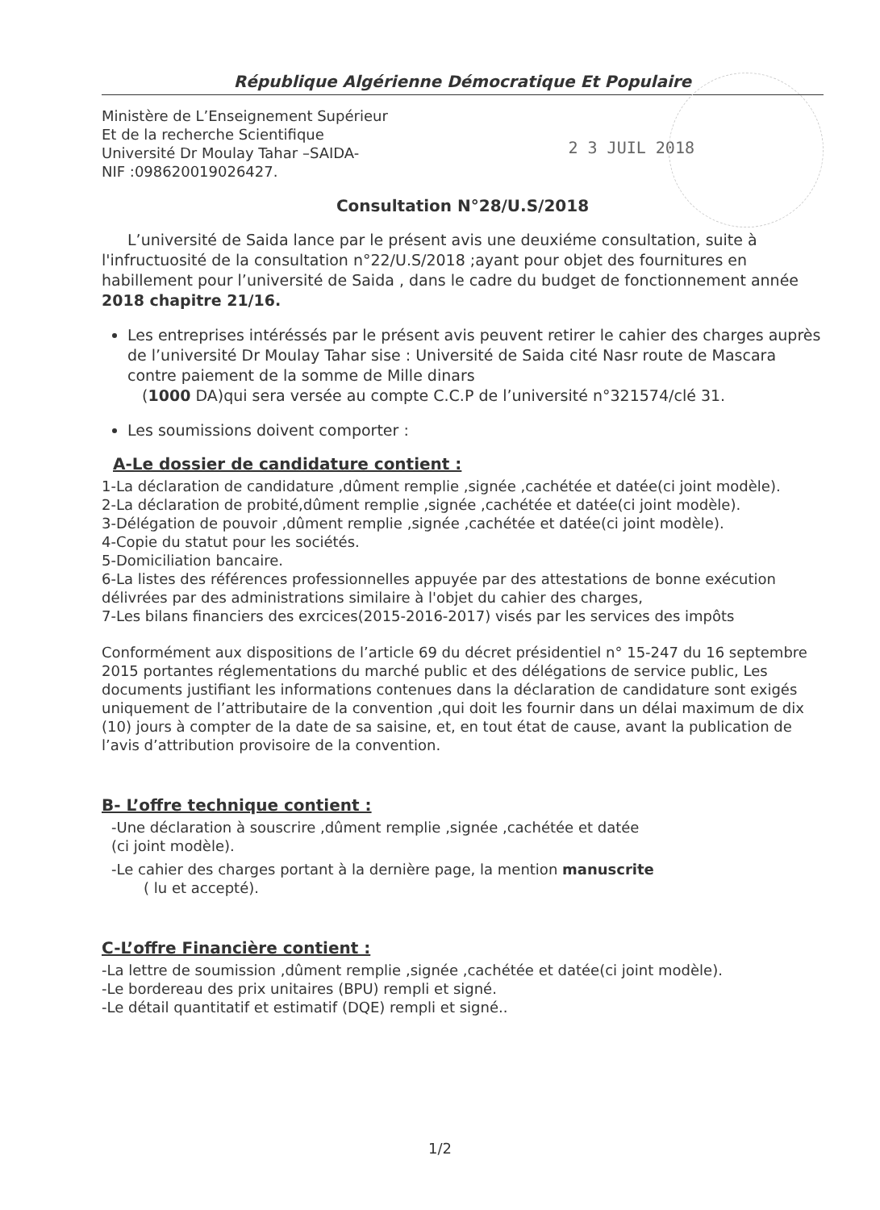République Algérienne Démocratique Et Populaire
Ministère de L’Enseignement Supérieur
Et de la recherche Scientifique
Université Dr Moulay Tahar –SAIDA-
NIF :098620019026427.
2 3 JUIL 2018
Consultation N°28/U.S/2018
L’université de Saida lance par le présent avis une deuxiéme consultation, suite à l'infructuosité de la consultation n°22/U.S/2018 ;ayant pour objet des fournitures en habillement pour l’université de Saida , dans le cadre du budget de fonctionnement année 2018 chapitre 21/16.
Les entreprises intéréssés par le présent avis peuvent retirer le cahier des charges auprès de l’université Dr Moulay Tahar sise : Université de Saida cité Nasr route de Mascara contre paiement de la somme de Mille dinars
(1000 DA)qui sera versée au compte C.C.P de l’université n°321574/clé 31.
Les soumissions doivent comporter :
A-Le dossier de candidature contient :
1-La déclaration de candidature ,dûment remplie ,signée ,cachétée et datée(ci joint modèle).
2-La déclaration de probité,dûment remplie ,signée ,cachétée et datée(ci joint modèle).
3-Délégation de pouvoir ,dûment remplie ,signée ,cachétée et datée(ci joint modèle).
4-Copie du statut pour les sociétés.
5-Domiciliation bancaire.
6-La listes des références professionnelles appuyée par des attestations de bonne exécution délivrées par des administrations similaire à l'objet du cahier des charges,
7-Les bilans financiers des exrcices(2015-2016-2017) visés par les services des impôts
Conformément aux dispositions de l’article 69 du décret présidentiel n° 15-247 du 16 septembre 2015 portantes réglementations du marché public et des délégations de service public, Les documents justifiant les informations contenues dans la déclaration de candidature sont exigés uniquement de l’attributaire de la convention ,qui doit les fournir dans un délai maximum de dix (10) jours à compter de la date de sa saisine, et, en tout état de cause, avant la publication de l’avis d’attribution provisoire de la convention.
B- L’offre technique contient :
-Une déclaration à souscrire ,dûment remplie ,signée ,cachétée et datée
(ci joint modèle).
-Le cahier des charges portant à la dernière page, la mention manuscrite
( lu et accepté).
C-L’offre Financière contient :
-La lettre de soumission ,dûment remplie ,signée ,cachétée et datée(ci joint modèle).
-Le bordereau des prix unitaires (BPU) rempli et signé.
-Le détail quantitatif et estimatif (DQE) rempli et signé..
1/2